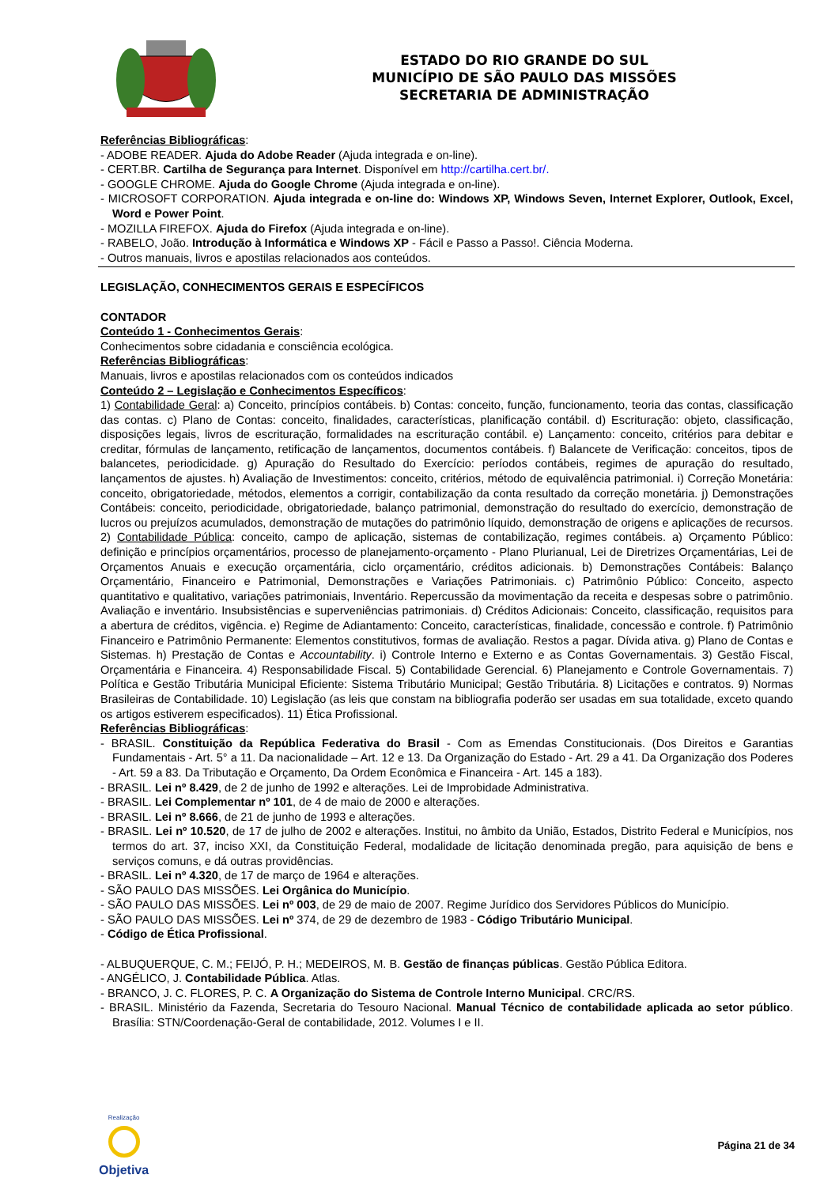ESTADO DO RIO GRANDE DO SUL
MUNICÍPIO DE SÃO PAULO DAS MISSÕES
SECRETARIA DE ADMINISTRAÇÃO
Referências Bibliográficas:
- ADOBE READER. Ajuda do Adobe Reader (Ajuda integrada e on-line).
- CERT.BR. Cartilha de Segurança para Internet. Disponível em http://cartilha.cert.br/.
- GOOGLE CHROME. Ajuda do Google Chrome (Ajuda integrada e on-line).
- MICROSOFT CORPORATION. Ajuda integrada e on-line do: Windows XP, Windows Seven, Internet Explorer, Outlook, Excel, Word e Power Point.
- MOZILLA FIREFOX. Ajuda do Firefox (Ajuda integrada e on-line).
- RABELO, João. Introdução à Informática e Windows XP - Fácil e Passo a Passo!. Ciência Moderna.
- Outros manuais, livros e apostilas relacionados aos conteúdos.
LEGISLAÇÃO, CONHECIMENTOS GERAIS E ESPECÍFICOS
CONTADOR
Conteúdo 1 - Conhecimentos Gerais:
Conhecimentos sobre cidadania e consciência ecológica.
Referências Bibliográficas:
Manuais, livros e apostilas relacionados com os conteúdos indicados
Conteúdo 2 – Legislação e Conhecimentos Específicos:
1) Contabilidade Geral: a) Conceito, princípios contábeis. b) Contas: conceito, função, funcionamento, teoria das contas, classificação das contas. c) Plano de Contas: conceito, finalidades, características, planificação contábil. d) Escrituração: objeto, classificação, disposições legais, livros de escrituração, formalidades na escrituração contábil. e) Lançamento: conceito, critérios para debitar e creditar, fórmulas de lançamento, retificação de lançamentos, documentos contábeis. f) Balancete de Verificação: conceitos, tipos de balancetes, periodicidade. g) Apuração do Resultado do Exercício: períodos contábeis, regimes de apuração do resultado, lançamentos de ajustes. h) Avaliação de Investimentos: conceito, critérios, método de equivalência patrimonial. i) Correção Monetária: conceito, obrigatoriedade, métodos, elementos a corrigir, contabilização da conta resultado da correção monetária. j) Demonstrações Contábeis: conceito, periodicidade, obrigatoriedade, balanço patrimonial, demonstração do resultado do exercício, demonstração de lucros ou prejuízos acumulados, demonstração de mutações do patrimônio líquido, demonstração de origens e aplicações de recursos. 2) Contabilidade Pública: conceito, campo de aplicação, sistemas de contabilização, regimes contábeis. a) Orçamento Público: definição e princípios orçamentários, processo de planejamento-orçamento - Plano Plurianual, Lei de Diretrizes Orçamentárias, Lei de Orçamentos Anuais e execução orçamentária, ciclo orçamentário, créditos adicionais. b) Demonstrações Contábeis: Balanço Orçamentário, Financeiro e Patrimonial, Demonstrações e Variações Patrimoniais. c) Patrimônio Público: Conceito, aspecto quantitativo e qualitativo, variações patrimoniais, Inventário. Repercussão da movimentação da receita e despesas sobre o patrimônio. Avaliação e inventário. Insubsistências e superveniências patrimoniais. d) Créditos Adicionais: Conceito, classificação, requisitos para a abertura de créditos, vigência. e) Regime de Adiantamento: Conceito, características, finalidade, concessão e controle. f) Patrimônio Financeiro e Patrimônio Permanente: Elementos constitutivos, formas de avaliação. Restos a pagar. Dívida ativa. g) Plano de Contas e Sistemas. h) Prestação de Contas e Accountability. i) Controle Interno e Externo e as Contas Governamentais. 3) Gestão Fiscal, Orçamentária e Financeira. 4) Responsabilidade Fiscal. 5) Contabilidade Gerencial. 6) Planejamento e Controle Governamentais. 7) Política e Gestão Tributária Municipal Eficiente: Sistema Tributário Municipal; Gestão Tributária. 8) Licitações e contratos. 9) Normas Brasileiras de Contabilidade. 10) Legislação (as leis que constam na bibliografia poderão ser usadas em sua totalidade, exceto quando os artigos estiverem especificados). 11) Ética Profissional.
Referências Bibliográficas:
- BRASIL. Constituição da República Federativa do Brasil - Com as Emendas Constitucionais. (Dos Direitos e Garantias Fundamentais - Art. 5° a 11. Da nacionalidade – Art. 12 e 13. Da Organização do Estado - Art. 29 a 41. Da Organização dos Poderes - Art. 59 a 83. Da Tributação e Orçamento, Da Ordem Econômica e Financeira - Art. 145 a 183).
- BRASIL. Lei nº 8.429, de 2 de junho de 1992 e alterações. Lei de Improbidade Administrativa.
- BRASIL. Lei Complementar nº 101, de 4 de maio de 2000 e alterações.
- BRASIL. Lei nº 8.666, de 21 de junho de 1993 e alterações.
- BRASIL. Lei nº 10.520, de 17 de julho de 2002 e alterações. Institui, no âmbito da União, Estados, Distrito Federal e Municípios, nos termos do art. 37, inciso XXI, da Constituição Federal, modalidade de licitação denominada pregão, para aquisição de bens e serviços comuns, e dá outras providências.
- BRASIL. Lei nº 4.320, de 17 de março de 1964 e alterações.
- SÃO PAULO DAS MISSÕES. Lei Orgânica do Município.
- SÃO PAULO DAS MISSÕES. Lei nº 003, de 29 de maio de 2007. Regime Jurídico dos Servidores Públicos do Município.
- SÃO PAULO DAS MISSÕES. Lei nº 374, de 29 de dezembro de 1983 - Código Tributário Municipal.
- Código de Ética Profissional.
- ALBUQUERQUE, C. M.; FEIJÓ, P. H.; MEDEIROS, M. B. Gestão de finanças públicas. Gestão Pública Editora.
- ANGÉLICO, J. Contabilidade Pública. Atlas.
- BRANCO, J. C. FLORES, P. C. A Organização do Sistema de Controle Interno Municipal. CRC/RS.
- BRASIL. Ministério da Fazenda, Secretaria do Tesouro Nacional. Manual Técnico de contabilidade aplicada ao setor público. Brasília: STN/Coordenação-Geral de contabilidade, 2012. Volumes I e II.
Realização
Objetiva
Página 21 de 34